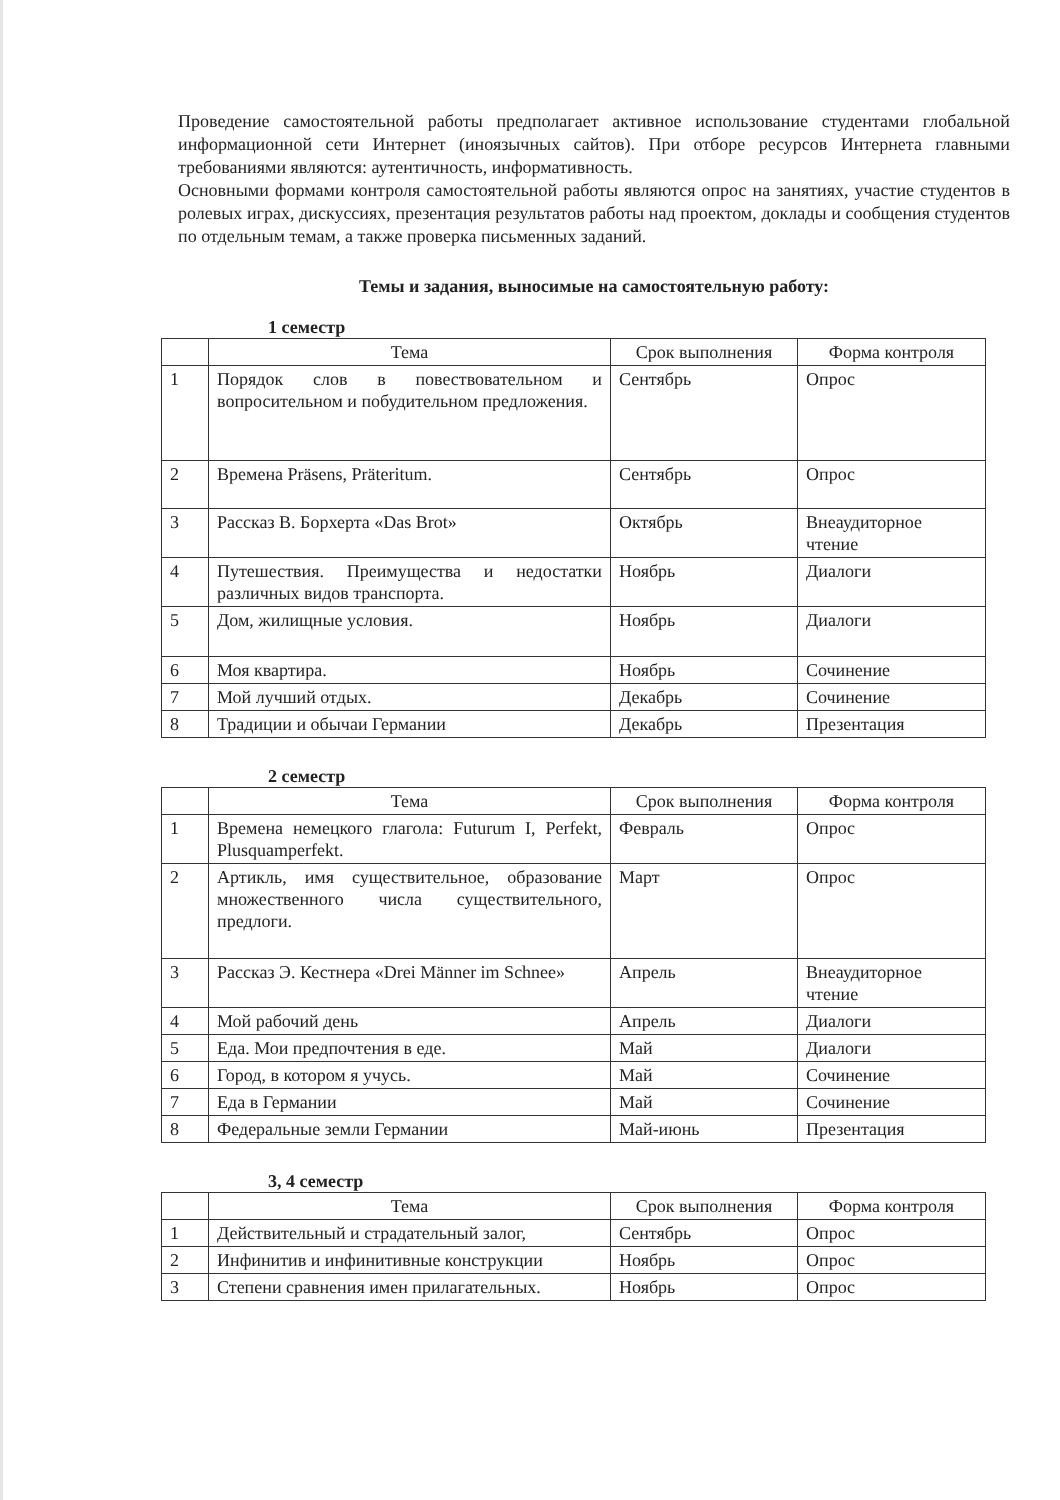Проведение самостоятельной работы предполагает активное использование студентами глобальной информационной сети Интернет (иноязычных сайтов). При отборе ресурсов Интернета главными требованиями являются: аутентичность, информативность.
Основными формами контроля самостоятельной работы являются опрос на занятиях, участие студентов в ролевых играх, дискуссиях, презентация результатов работы над проектом, доклады и сообщения студентов по отдельным темам, а также проверка письменных заданий.
Темы и задания, выносимые на самостоятельную работу:
1 семестр
| | Тема | Срок выполнения | Форма контроля |
| --- | --- | --- | --- |
| 1 | Порядок слов в повествовательном и вопросительном и побудительном предложения. | Сентябрь | Опрос |
| 2 | Времена Präsens, Präteritum. | Сентябрь | Опрос |
| 3 | Рассказ В. Борхерта «Das Brot» | Октябрь | Внеаудиторное чтение |
| 4 | Путешествия. Преимущества и недостатки различных видов транспорта. | Ноябрь | Диалоги |
| 5 | Дом, жилищные условия. | Ноябрь | Диалоги |
| 6 | Моя квартира. | Ноябрь | Сочинение |
| 7 | Мой лучший отдых. | Декабрь | Сочинение |
| 8 | Традиции и обычаи Германии | Декабрь | Презентация |
2 семестр
| | Тема | Срок выполнения | Форма контроля |
| --- | --- | --- | --- |
| 1 | Времена немецкого глагола: Futurum I, Perfekt, Plusquamperfekt. | Февраль | Опрос |
| 2 | Артикль, имя существительное, образование множественного числа существительного, предлоги. | Март | Опрос |
| 3 | Рассказ Э. Кестнера «Drei Männer im Schnee» | Апрель | Внеаудиторное чтение |
| 4 | Мой рабочий день | Апрель | Диалоги |
| 5 | Еда. Мои предпочтения в еде. | Май | Диалоги |
| 6 | Город, в котором я учусь. | Май | Сочинение |
| 7 | Еда в Германии | Май | Сочинение |
| 8 | Федеральные земли Германии | Май-июнь | Презентация |
3, 4 семестр
| | Тема | Срок выполнения | Форма контроля |
| --- | --- | --- | --- |
| 1 | Действительный и страдательный залог, | Сентябрь | Опрос |
| 2 | Инфинитив и инфинитивные конструкции | Ноябрь | Опрос |
| 3 | Степени сравнения имен прилагательных. | Ноябрь | Опрос |